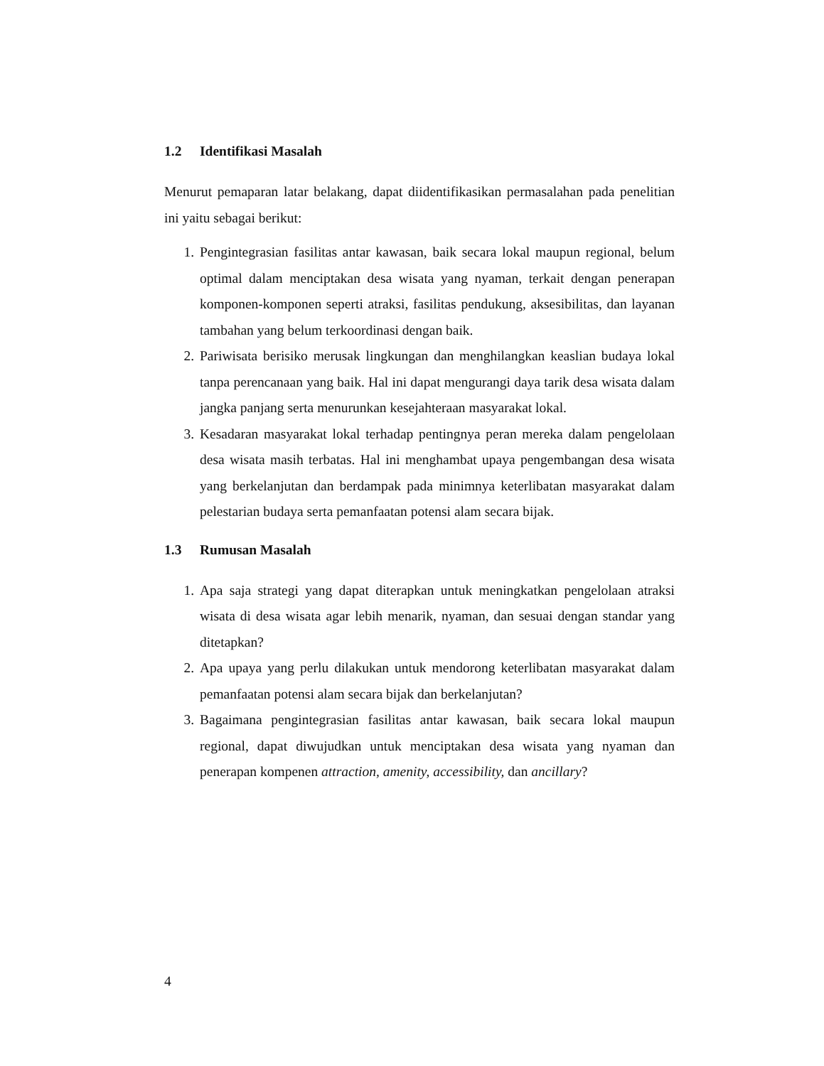1.2 Identifikasi Masalah
Menurut pemaparan latar belakang, dapat diidentifikasikan permasalahan pada penelitian ini yaitu sebagai berikut:
1. Pengintegrasian fasilitas antar kawasan, baik secara lokal maupun regional, belum optimal dalam menciptakan desa wisata yang nyaman, terkait dengan penerapan komponen-komponen seperti atraksi, fasilitas pendukung, aksesibilitas, dan layanan tambahan yang belum terkoordinasi dengan baik.
2. Pariwisata berisiko merusak lingkungan dan menghilangkan keaslian budaya lokal tanpa perencanaan yang baik. Hal ini dapat mengurangi daya tarik desa wisata dalam jangka panjang serta menurunkan kesejahteraan masyarakat lokal.
3. Kesadaran masyarakat lokal terhadap pentingnya peran mereka dalam pengelolaan desa wisata masih terbatas. Hal ini menghambat upaya pengembangan desa wisata yang berkelanjutan dan berdampak pada minimnya keterlibatan masyarakat dalam pelestarian budaya serta pemanfaatan potensi alam secara bijak.
1.3 Rumusan Masalah
1. Apa saja strategi yang dapat diterapkan untuk meningkatkan pengelolaan atraksi wisata di desa wisata agar lebih menarik, nyaman, dan sesuai dengan standar yang ditetapkan?
2. Apa upaya yang perlu dilakukan untuk mendorong keterlibatan masyarakat dalam pemanfaatan potensi alam secara bijak dan berkelanjutan?
3. Bagaimana pengintegrasian fasilitas antar kawasan, baik secara lokal maupun regional, dapat diwujudkan untuk menciptakan desa wisata yang nyaman dan penerapan kompenen attraction, amenity, accessibility, dan ancillary?
4